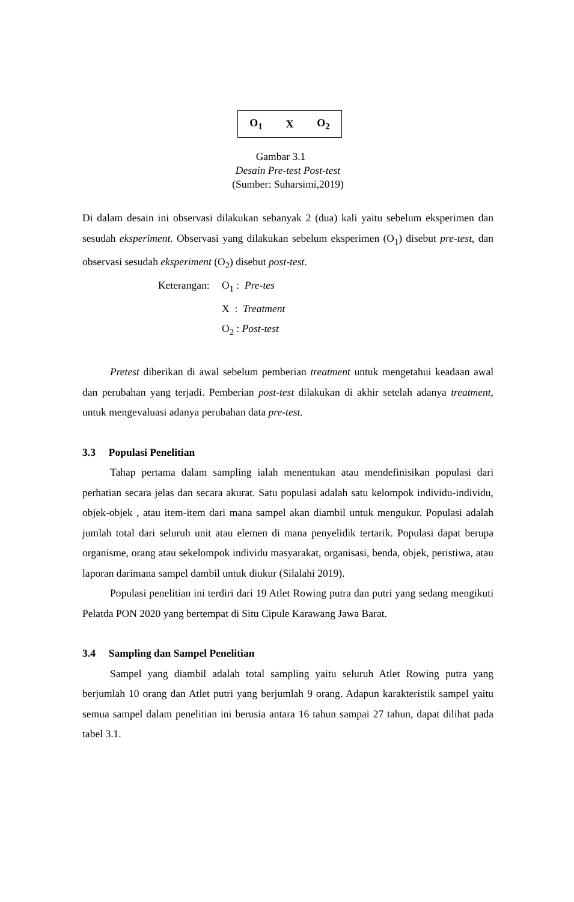O<sub>1</sub> X O<sub>2</sub>
Gambar 3.1
Desain Pre-test Post-test
(Sumber: Suharsimi,2019)
Di dalam desain ini observasi dilakukan sebanyak 2 (dua) kali yaitu sebelum eksperimen dan sesudah eksperiment. Observasi yang dilakukan sebelum eksperimen (O<sub>1</sub>) disebut pre-test, dan observasi sesudah eksperiment (O<sub>2</sub>) disebut post-test.
Keterangan: O<sub>1</sub> : Pre-tes
X : Treatment
O<sub>2</sub> : Post-test
Pretest diberikan di awal sebelum pemberian treatment untuk mengetahui keadaan awal dan perubahan yang terjadi. Pemberian post-test dilakukan di akhir setelah adanya treatment, untuk mengevaluasi adanya perubahan data pre-test.
3.3 Populasi Penelitian
Tahap pertama dalam sampling ialah menentukan atau mendefinisikan populasi dari perhatian secara jelas dan secara akurat. Satu populasi adalah satu kelompok individu-individu, objek-objek , atau item-item dari mana sampel akan diambil untuk mengukur. Populasi adalah jumlah total dari seluruh unit atau elemen di mana penyelidik tertarik. Populasi dapat berupa organisme, orang atau sekelompok individu masyarakat, organisasi, benda, objek, peristiwa, atau laporan darimana sampel dambil untuk diukur (Silalahi 2019).
Populasi penelitian ini terdiri dari 19 Atlet Rowing putra dan putri yang sedang mengikuti Pelatda PON 2020 yang bertempat di Situ Cipule Karawang Jawa Barat.
3.4 Sampling dan Sampel Penelitian
Sampel yang diambil adalah total sampling yaitu seluruh Atlet Rowing putra yang berjumlah 10 orang dan Atlet putri yang berjumlah 9 orang. Adapun karakteristik sampel yaitu semua sampel dalam penelitian ini berusia antara 16 tahun sampai 27 tahun, dapat dilihat pada tabel 3.1.